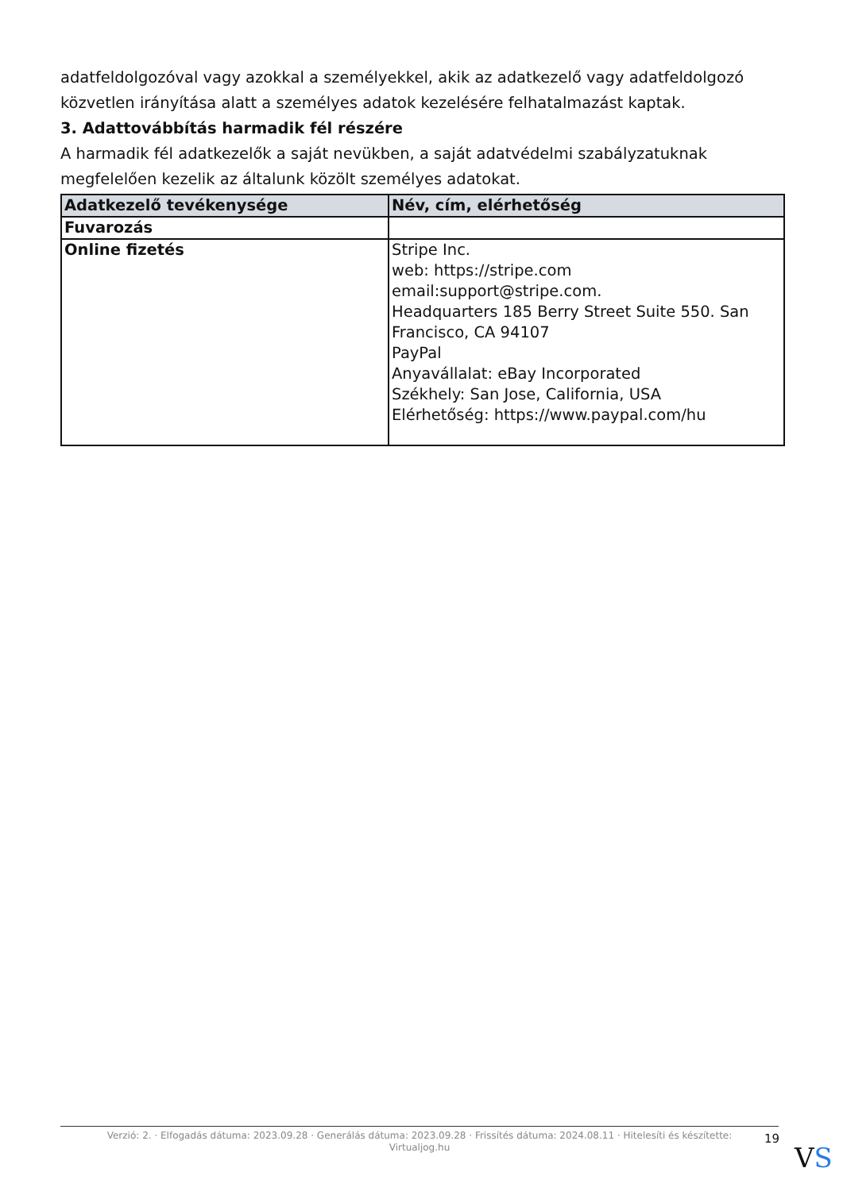adatfeldolgozóval vagy azokkal a személyekkel, akik az adatkezelő vagy adatfeldolgozó közvetlen irányítása alatt a személyes adatok kezelésére felhatalmazást kaptak.
3. Adattovábbítás harmadik fél részére
A harmadik fél adatkezelők a saját nevükben, a saját adatvédelmi szabályzatuknak megfelelően kezelik az általunk közölt személyes adatokat.
| Adatkezelő tevékenysége | Név, cím, elérhetőség |
| --- | --- |
| Fuvarozás | |
| Online fizetés | Stripe Inc. web: https://stripe.com email:support@stripe.com. Headquarters 185 Berry Street Suite 550. San Francisco, CA 94107 PayPal Anyavállalat: eBay Incorporated Székhely: San Jose, California, USA Elérhetőség: https://www.paypal.com/hu |
Verzió: 2. · Elfogadás dátuma: 2023.09.28 · Generálás dátuma: 2023.09.28 · Frissítés dátuma: 2024.08.11 · Hitelesíti és készítette:
Virtualjog.hu
19
VS